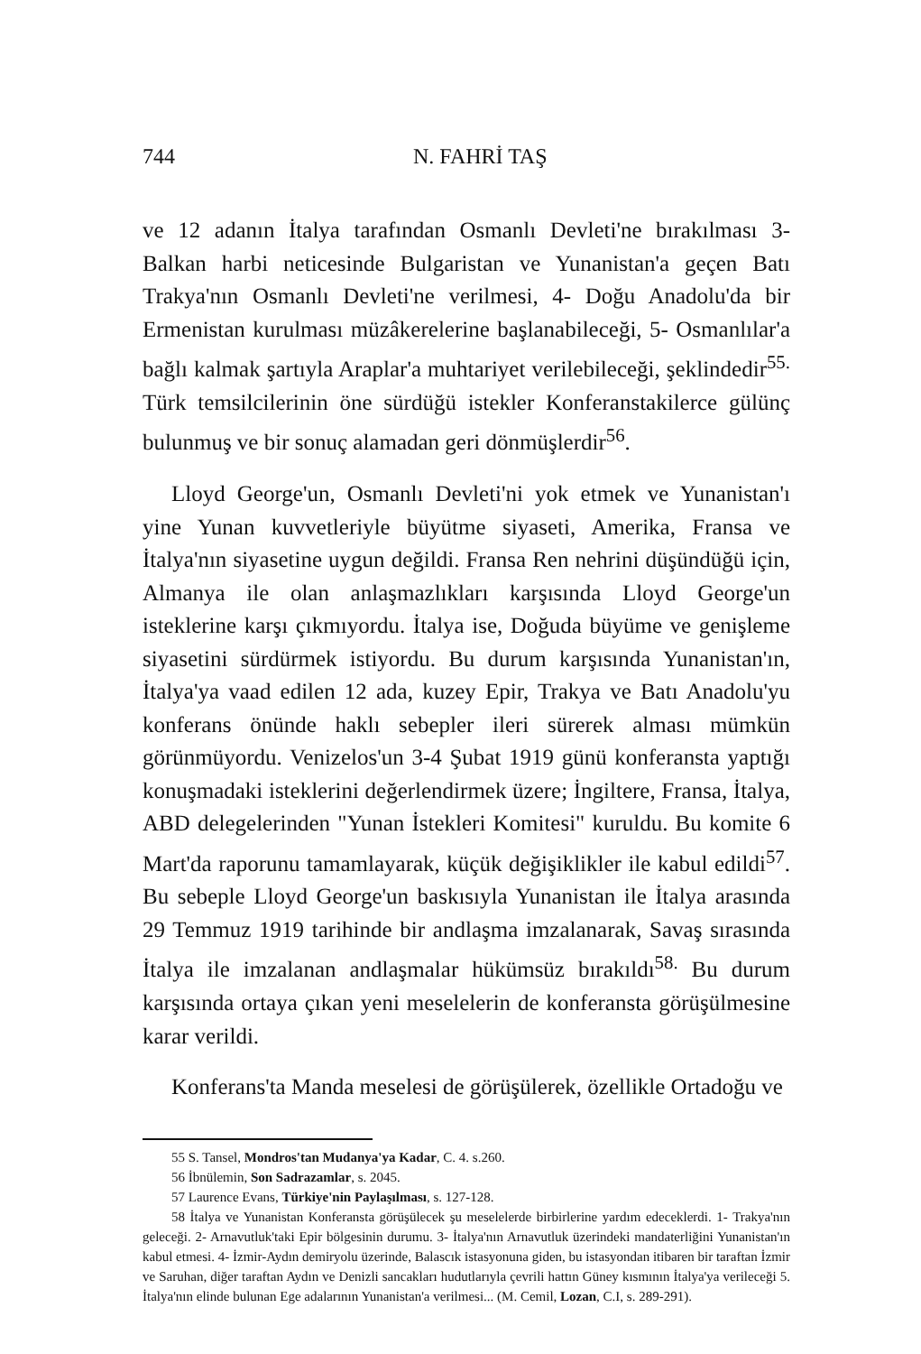744 N. FAHRİ TAŞ
ve 12 adanın İtalya tarafından Osmanlı Devleti'ne bırakılması 3- Balkan harbi neticesinde Bulgaristan ve Yunanistan'a geçen Batı Trakya'nın Osmanlı Devleti'ne verilmesi, 4- Doğu Anadolu'da bir Ermenistan kurulması müzâkerelerine başlanabileceği, 5- Osmanlılar'a bağlı kalmak şartıyla Araplar'a muhtariyet verilebileceği, şeklindedir<sup>55.</sup> Türk temsilcilerinin öne sürdüğü istekler Konferanstakilerce gülünç bulunmuş ve bir sonuç alamadan geri dönmüşlerdir<sup>56</sup>.
Lloyd George'un, Osmanlı Devleti'ni yok etmek ve Yunanistan'ı yine Yunan kuvvetleriyle büyütme siyaseti, Amerika, Fransa ve İtalya'nın siyasetine uygun değildi. Fransa Ren nehrini düşündüğü için, Almanya ile olan anlaşmazlıkları karşısında Lloyd George'un isteklerine karşı çıkmıyordu. İtalya ise, Doğuda büyüme ve genişleme siyasetini sürdürmek istiyordu. Bu durum karşısında Yunanistan'ın, İtalya'ya vaad edilen 12 ada, kuzey Epir, Trakya ve Batı Anadolu'yu konferans önünde haklı sebepler ileri sürerek alması mümkün görünmüyordu. Venizelos'un 3-4 Şubat 1919 günü konferansta yaptığı konuşmadaki isteklerini değerlendirmek üzere; İngiltere, Fransa, İtalya, ABD delegelerinden "Yunan İstekleri Komitesi" kuruldu. Bu komite 6 Mart'da raporunu tamamlayarak, küçük değişiklikler ile kabul edildi<sup>57</sup>. Bu sebeple Lloyd George'un baskısıyla Yunanistan ile İtalya arasında 29 Temmuz 1919 tarihinde bir andlaşma imzalanarak, Savaş sırasında İtalya ile imzalanan andlaşmalar hükümsüz bırakıldı<sup>58.</sup> Bu durum karşısında ortaya çıkan yeni meselelerin de konferansta görüşülmesine karar verildi.
Konferans'ta Manda meselesi de görüşülerek, özellikle Ortadoğu ve
55 S. Tansel, Mondros'tan Mudanya'ya Kadar, C. 4. s.260.
56 İbnülemin, Son Sadrazamlar, s. 2045.
57 Laurence Evans, Türkiye'nin Paylaşılması, s. 127-128.
58 İtalya ve Yunanistan Konferansta görüşülecek şu meselelerde birbirlerine yardım edeceklerdi. 1- Trakya'nın geleceği. 2- Arnavutluk'taki Epir bölgesinin durumu. 3- İtalya'nın Arnavutluk üzerindeki mandaterliğini Yunanistan'ın kabul etmesi. 4- İzmir-Aydın demiryolu üzerinde, Balascık istasyonuna giden, bu istasyondan itibaren bir taraftan İzmir ve Saruhan, diğer taraftan Aydın ve Denizli sancakları hudutlarıyla çevrili hattın Güney kısmının İtalya'ya verileceği 5. İtalya'nın elinde bulunan Ege adalarının Yunanistan'a verilmesi... (M. Cemil, Lozan, C.I, s. 289-291).